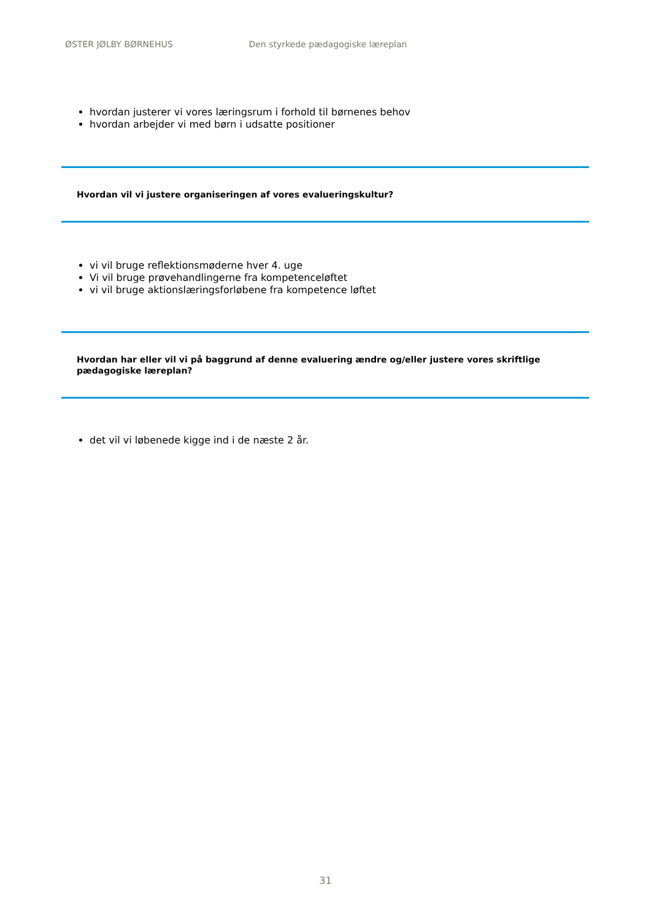ØSTER JØLBY BØRNEHUS Den styrkede pædagogiske læreplan
hvordan justerer vi vores læringsrum i forhold til børnenes behov
hvordan arbejder vi med børn i udsatte positioner
Hvordan vil vi justere organiseringen af vores evalueringskultur?
vi vil bruge reflektionsmøderne hver 4. uge
Vi vil bruge prøvehandlingerne fra kompetenceløftet
vi vil bruge aktionslæringsforløbene fra kompetence løftet
Hvordan har eller vil vi på baggrund af denne evaluering ændre og/eller justere vores skriftlige pædagogiske læreplan?
det vil vi løbenede kigge ind i de næste 2 år.
31